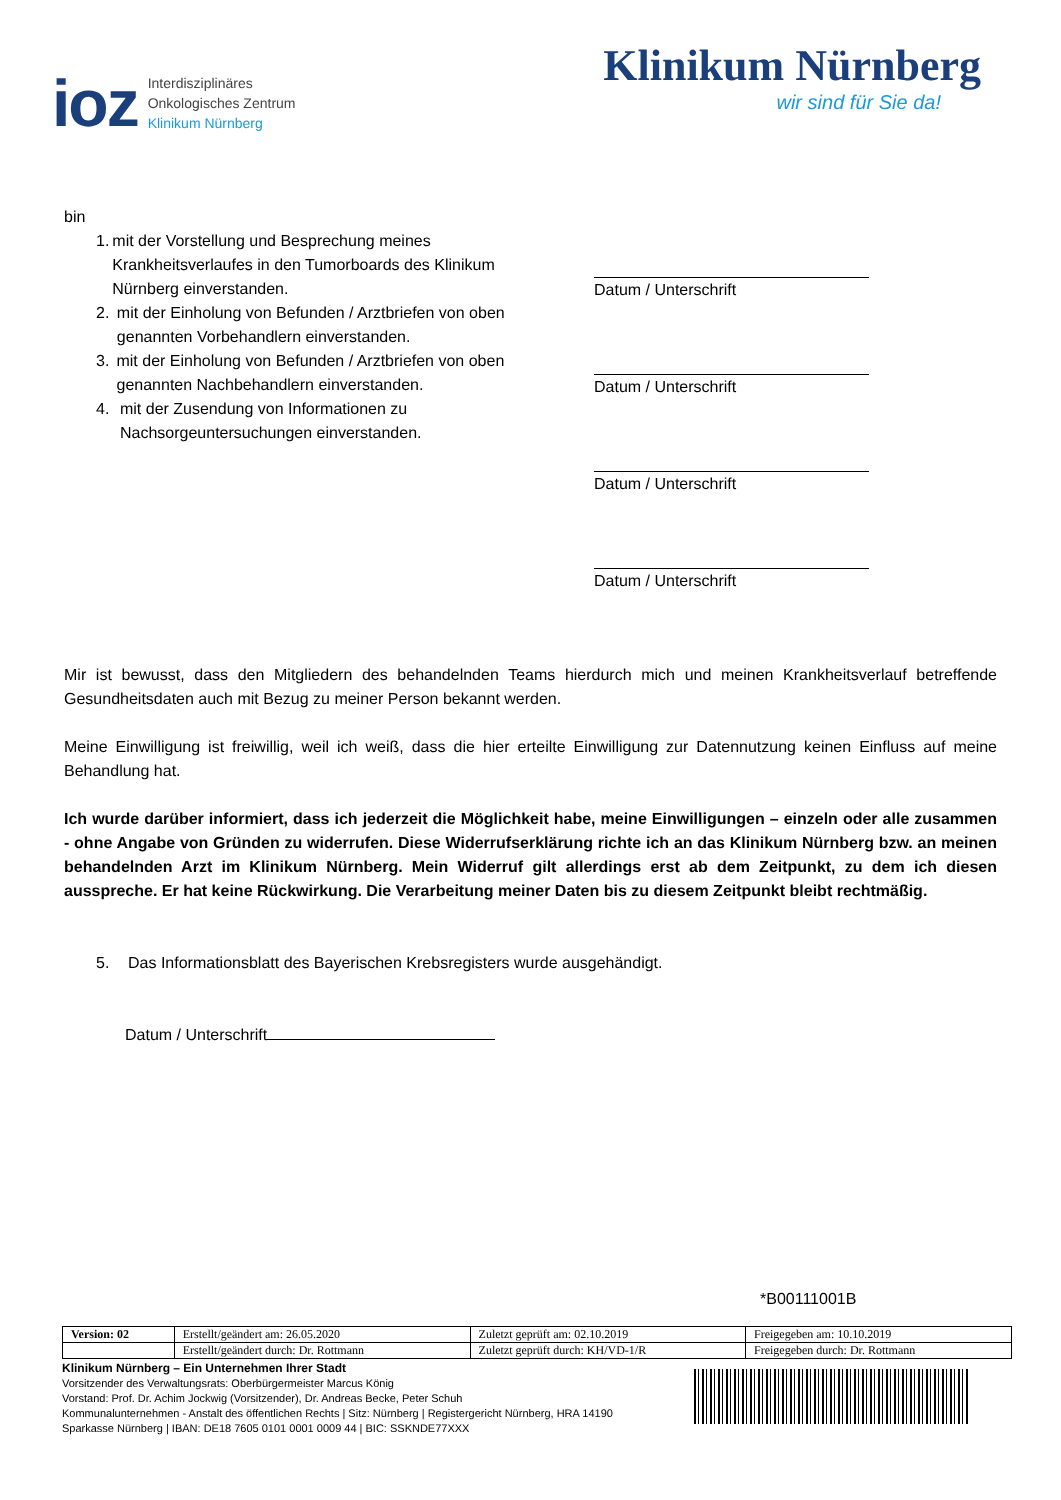ioz
Interdisziplinäres
Onkologisches Zentrum
Klinikum Nürnberg
Klinikum Nürnberg
wir sind für Sie da!
bin
1. mit der Vorstellung und Besprechung meines Krankheitsverlaufes in den Tumorboards des Klinikum Nürnberg einverstanden.
2. mit der Einholung von Befunden / Arztbriefen von oben genannten Vorbehandlern einverstanden.
3. mit der Einholung von Befunden / Arztbriefen von oben genannten Nachbehandlern einverstanden.
4. mit der Zusendung von Informationen zu Nachsorgeuntersuchungen einverstanden.
Datum / Unterschrift
Datum / Unterschrift
Datum / Unterschrift
Datum / Unterschrift
Mir ist bewusst, dass den Mitgliedern des behandelnden Teams hierdurch mich und meinen Krankheitsverlauf betreffende Gesundheitsdaten auch mit Bezug zu meiner Person bekannt werden.
Meine Einwilligung ist freiwillig, weil ich weiß, dass die hier erteilte Einwilligung zur Datennutzung keinen Einfluss auf meine Behandlung hat.
Ich wurde darüber informiert, dass ich jederzeit die Möglichkeit habe, meine Einwilligungen – einzeln oder alle zusammen - ohne Angabe von Gründen zu widerrufen. Diese Widerrufserklärung richte ich an das Klinikum Nürnberg bzw. an meinen behandelnden Arzt im Klinikum Nürnberg. Mein Widerruf gilt allerdings erst ab dem Zeitpunkt, zu dem ich diesen ausspreche. Er hat keine Rückwirkung. Die Verarbeitung meiner Daten bis zu diesem Zeitpunkt bleibt rechtmäßig.
5. Das Informationsblatt des Bayerischen Krebsregisters wurde ausgehändigt.
Datum / Unterschrift
*B00111001B
| Version: 02 | Erstellt/geändert am: 26.05.2020 | Zuletzt geprüft am: 02.10.2019 | Freigegeben am: 10.10.2019 |
| | Erstellt/geändert durch: Dr. Rottmann | Zuletzt geprüft durch: KH/VD-1/R | Freigegeben durch: Dr. Rottmann |
Klinikum Nürnberg – Ein Unternehmen Ihrer Stadt
Vorsitzender des Verwaltungsrats: Oberbürgermeister Marcus König
Vorstand: Prof. Dr. Achim Jockwig (Vorsitzender), Dr. Andreas Becke, Peter Schuh
Kommunalunternehmen - Anstalt des öffentlichen Rechts | Sitz: Nürnberg | Registergericht Nürnberg, HRA 14190
Sparkasse Nürnberg | IBAN: DE18 7605 0101 0001 0009 44 | BIC: SSKNDE77XXX